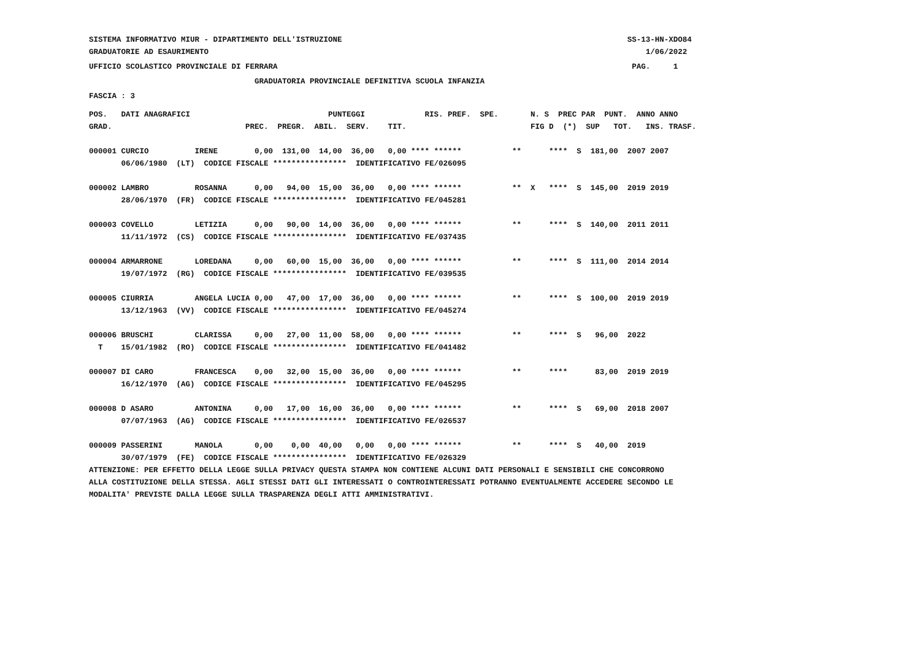SISTEMA INFORMATIVO MIUR - DIPARTIMENTO DELL'ISTRUZIONE                                                              SS-13-HN-XDO84
GRADUATORIE AD ESAURIMENTO                                                                                               1/06/2022
UFFICIO SCOLASTICO PROVINCIALE DI FERRARA                                                                             PAG.     1
                                    GRADUATORIA PROVINCIALE DEFINITIVA SCUOLA INFANZIA
FASCIA : 3
POS.   DATI ANAGRAFICI                              PUNTEGGI             RIS. PREF.  SPE.       N. S  PREC PAR  PUNT.  ANNO ANNO
GRAD.                             PREC.  PREGR.  ABIL.  SERV.    TIT.                           FIG D  (*)  SUP   TOT.   INS. TRASF.

000001 CURCIO          IRENE        0,00  131,00  14,00  36,00   0,00 **** ******           **      ****  S  181,00  2007 2007
       06/06/1980  (LT)  CODICE FISCALE ****************  IDENTIFICATIVO FE/026095

000002 LAMBRO          ROSANNA      0,00   94,00  15,00  36,00   0,00 **** ******           **  X   ****  S  145,00  2019 2019
       28/06/1970  (FR)  CODICE FISCALE ****************  IDENTIFICATIVO FE/045281

000003 COVELLO         LETIZIA      0,00   90,00  14,00  36,00   0,00 **** ******           **      ****  S  140,00  2011 2011
       11/11/1972  (CS)  CODICE FISCALE ****************  IDENTIFICATIVO FE/037435

000004 ARMARRONE       LOREDANA     0,00   60,00  15,00  36,00   0,00 **** ******           **      ****  S  111,00  2014 2014
       19/07/1972  (RG)  CODICE FISCALE ****************  IDENTIFICATIVO FE/039535

000005 CIURRIA         ANGELA LUCIA 0,00   47,00  17,00  36,00   0,00 **** ******           **      ****  S  100,00  2019 2019
       13/12/1963  (VV)  CODICE FISCALE ****************  IDENTIFICATIVO FE/045274

000006 BRUSCHI         CLARISSA     0,00   27,00  11,00  58,00   0,00 **** ******           **      ****  S   96,00  2022
  T    15/01/1982  (RO)  CODICE FISCALE ****************  IDENTIFICATIVO FE/041482

000007 DI CARO         FRANCESCA    0,00   32,00  15,00  36,00   0,00 **** ******           **      ****      83,00  2019 2019
       16/12/1970  (AG)  CODICE FISCALE ****************  IDENTIFICATIVO FE/045295

000008 D ASARO         ANTONINA     0,00   17,00  16,00  36,00   0,00 **** ******           **      ****  S   69,00  2018 2007
       07/07/1963  (AG)  CODICE FISCALE ****************  IDENTIFICATIVO FE/026537

000009 PASSERINI       MANOLA       0,00    0,00  40,00   0,00   0,00 **** ******           **      ****  S   40,00  2019
       30/07/1979  (FE)  CODICE FISCALE ****************  IDENTIFICATIVO FE/026329
ATTENZIONE: PER EFFETTO DELLA LEGGE SULLA PRIVACY QUESTA STAMPA NON CONTIENE ALCUNI DATI PERSONALI E SENSIBILI CHE CONCORRONO
ALLA COSTITUZIONE DELLA STESSA. AGLI STESSI DATI GLI INTERESSATI O CONTROINTERESSATI POTRANNO EVENTUALMENTE ACCEDERE SECONDO LE
MODALITA' PREVISTE DALLA LEGGE SULLA TRASPARENZA DEGLI ATTI AMMINISTRATIVI.